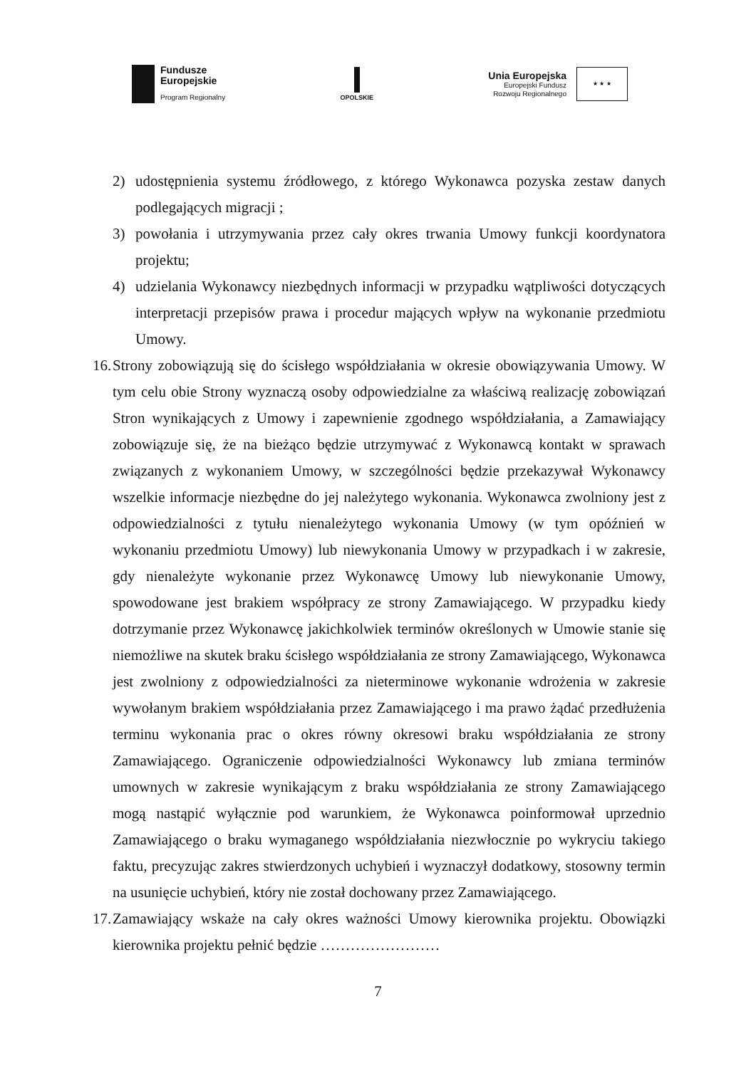Fundusze
Europejskie
Program Regionalny
OPOLSKIE
Unia Europejska
Europejski Fundusz
Rozwoju Regionalnego
★ ★ ★
2) udostępnienia systemu źródłowego, z którego Wykonawca pozyska zestaw danych podlegających migracji ;
3) powołania i utrzymywania przez cały okres trwania Umowy funkcji koordynatora projektu;
4) udzielania Wykonawcy niezbędnych informacji w przypadku wątpliwości dotyczących interpretacji przepisów prawa i procedur mających wpływ na wykonanie przedmiotu Umowy.
16.
Strony zobowiązują się do ścisłego współdziałania w okresie obowiązywania Umowy. W tym celu obie Strony wyznaczą osoby odpowiedzialne za właściwą realizację zobowiązań Stron wynikających z Umowy i zapewnienie zgodnego współdziałania, a Zamawiający zobowiązuje się, że na bieżąco będzie utrzymywać z Wykonawcą kontakt w sprawach związanych z wykonaniem Umowy, w szczególności będzie przekazywał Wykonawcy wszelkie informacje niezbędne do jej należytego wykonania. Wykonawca zwolniony jest z odpowiedzialności z tytułu nienależytego wykonania Umowy (w tym opóźnień w wykonaniu przedmiotu Umowy) lub niewykonania Umowy w przypadkach i w zakresie, gdy nienależyte wykonanie przez Wykonawcę Umowy lub niewykonanie Umowy, spowodowane jest brakiem współpracy ze strony Zamawiającego. W przypadku kiedy dotrzymanie przez Wykonawcę jakichkolwiek terminów określonych w Umowie stanie się niemożliwe na skutek braku ścisłego współdziałania ze strony Zamawiającego, Wykonawca jest zwolniony z odpowiedzialności za nieterminowe wykonanie wdrożenia w zakresie wywołanym brakiem współdziałania przez Zamawiającego i ma prawo żądać przedłużenia terminu wykonania prac o okres równy okresowi braku współdziałania ze strony Zamawiającego. Ograniczenie odpowiedzialności Wykonawcy lub zmiana terminów umownych w zakresie wynikającym z braku współdziałania ze strony Zamawiającego mogą nastąpić wyłącznie pod warunkiem, że Wykonawca poinformował uprzednio Zamawiającego o braku wymaganego współdziałania niezwłocznie po wykryciu takiego faktu, precyzując zakres stwierdzonych uchybień i wyznaczył dodatkowy, stosowny termin na usunięcie uchybień, który nie został dochowany przez Zamawiającego.
17.
Zamawiający wskaże na cały okres ważności Umowy kierownika projektu. Obowiązki kierownika projektu pełnić będzie ……………………
7